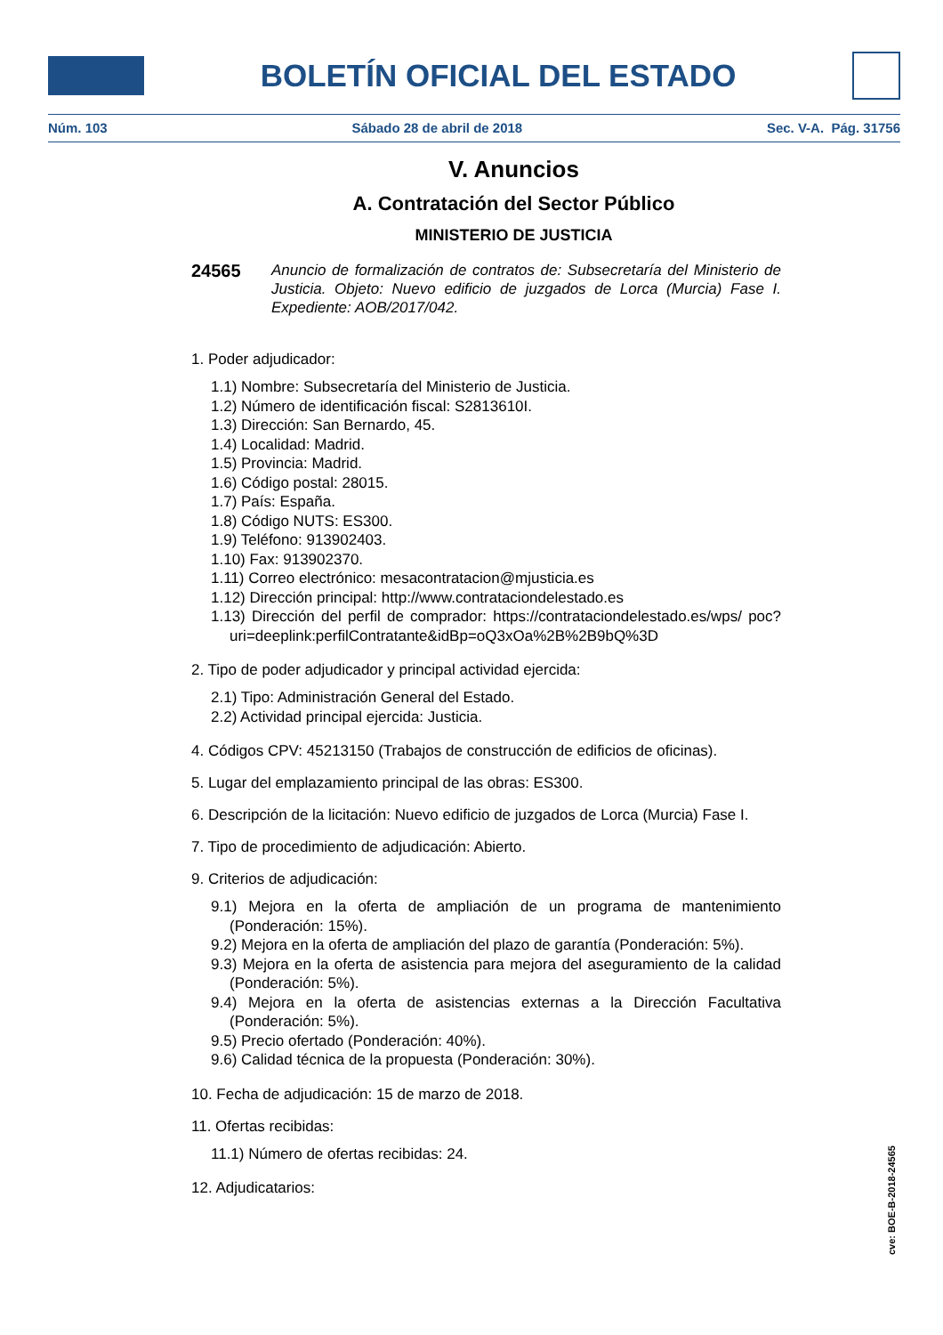BOLETÍN OFICIAL DEL ESTADO
Núm. 103 Sábado 28 de abril de 2018 Sec. V-A. Pág. 31756
V. Anuncios
A. Contratación del Sector Público
MINISTERIO DE JUSTICIA
24565 Anuncio de formalización de contratos de: Subsecretaría del Ministerio de Justicia. Objeto: Nuevo edificio de juzgados de Lorca (Murcia) Fase I. Expediente: AOB/2017/042.
1. Poder adjudicador:
1.1) Nombre: Subsecretaría del Ministerio de Justicia.
1.2) Número de identificación fiscal: S2813610I.
1.3) Dirección: San Bernardo, 45.
1.4) Localidad: Madrid.
1.5) Provincia: Madrid.
1.6) Código postal: 28015.
1.7) País: España.
1.8) Código NUTS: ES300.
1.9) Teléfono: 913902403.
1.10) Fax: 913902370.
1.11) Correo electrónico: mesacontratacion@mjusticia.es
1.12) Dirección principal: http://www.contrataciondelestado.es
1.13) Dirección del perfil de comprador: https://contrataciondelestado.es/wps/ poc?uri=deeplink:perfilContratante&idBp=oQ3xOa%2B%2B9bQ%3D
2. Tipo de poder adjudicador y principal actividad ejercida:
2.1) Tipo: Administración General del Estado.
2.2) Actividad principal ejercida: Justicia.
4. Códigos CPV: 45213150 (Trabajos de construcción de edificios de oficinas).
5. Lugar del emplazamiento principal de las obras: ES300.
6. Descripción de la licitación: Nuevo edificio de juzgados de Lorca (Murcia) Fase I.
7. Tipo de procedimiento de adjudicación: Abierto.
9. Criterios de adjudicación:
9.1) Mejora en la oferta de ampliación de un programa de mantenimiento (Ponderación: 15%).
9.2) Mejora en la oferta de ampliación del plazo de garantía (Ponderación: 5%).
9.3) Mejora en la oferta de asistencia para mejora del aseguramiento de la calidad (Ponderación: 5%).
9.4) Mejora en la oferta de asistencias externas a la Dirección Facultativa (Ponderación: 5%).
9.5) Precio ofertado (Ponderación: 40%).
9.6) Calidad técnica de la propuesta (Ponderación: 30%).
10. Fecha de adjudicación: 15 de marzo de 2018.
11. Ofertas recibidas:
11.1) Número de ofertas recibidas: 24.
12. Adjudicatarios:
cve: BOE-B-2018-24565